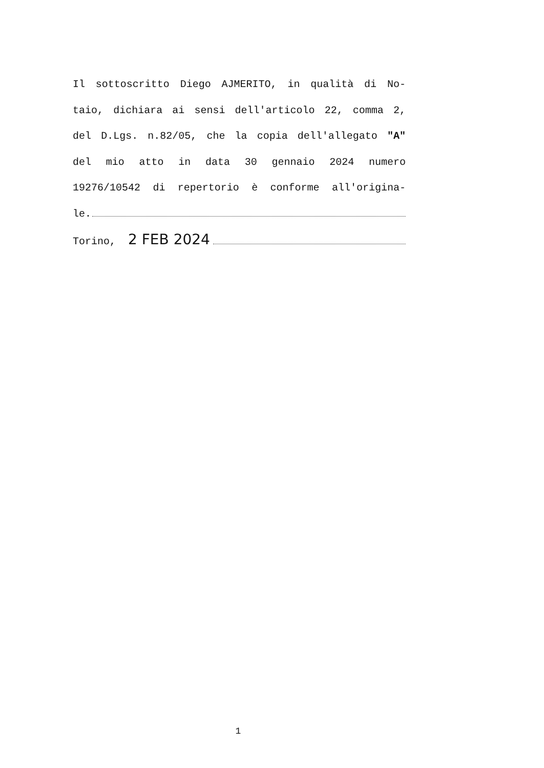Il sottoscritto Diego AJMERITO, in qualità di No-
taio, dichiara ai sensi dell'articolo 22, comma 2,
del D.Lgs. n.82/05, che la copia dell'allegato "A"
del mio atto in data 30 gennaio 2024 numero
19276/10542 di repertorio è conforme all'origina-
le.
Torino, 2 FEB 2024
1